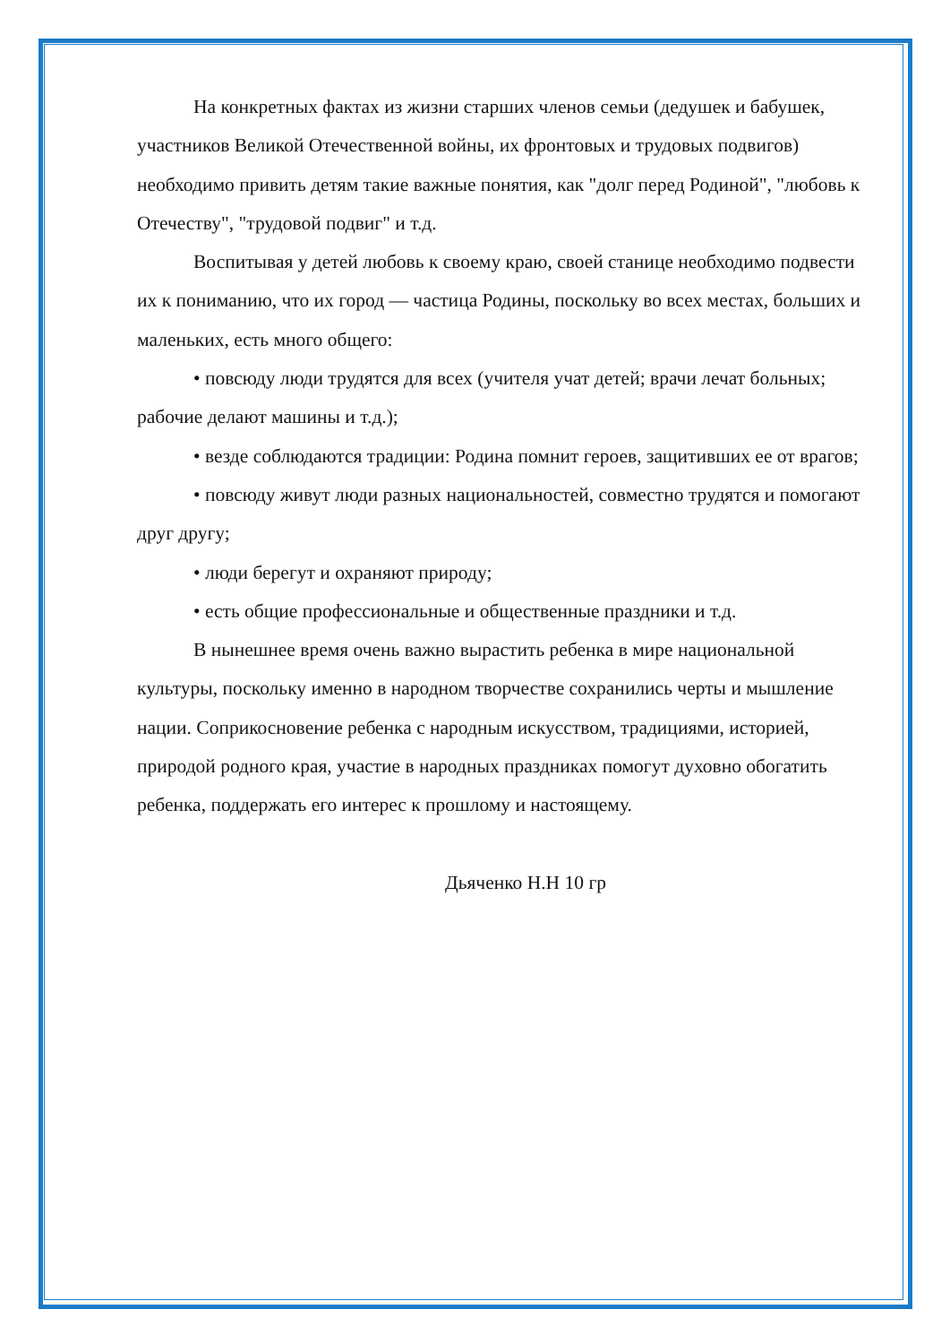На конкретных фактах из жизни старших членов семьи (дедушек и бабушек, участников Великой Отечественной войны, их фронтовых и трудовых подвигов) необходимо привить детям такие важные понятия, как "долг перед Родиной", "любовь к Отечеству", "трудовой подвиг" и т.д.
Воспитывая у детей любовь к своему краю, своей станице необходимо подвести их к пониманию, что их город — частица Родины, поскольку во всех местах, больших и маленьких, есть много общего:
• повсюду люди трудятся для всех (учителя учат детей; врачи лечат больных; рабочие делают машины и т.д.);
• везде соблюдаются традиции: Родина помнит героев, защитивших ее от врагов;
• повсюду живут люди разных национальностей, совместно трудятся и помогают друг другу;
• люди берегут и охраняют природу;
• есть общие профессиональные и общественные праздники и т.д.
В нынешнее время очень важно вырастить ребенка в мире национальной культуры, поскольку именно в народном творчестве сохранились черты и мышление нации. Соприкосновение ребенка с народным искусством, традициями, историей, природой родного края, участие в народных праздниках помогут духовно обогатить ребенка, поддержать его интерес к прошлому и настоящему.
Дьяченко Н.Н 10 гр